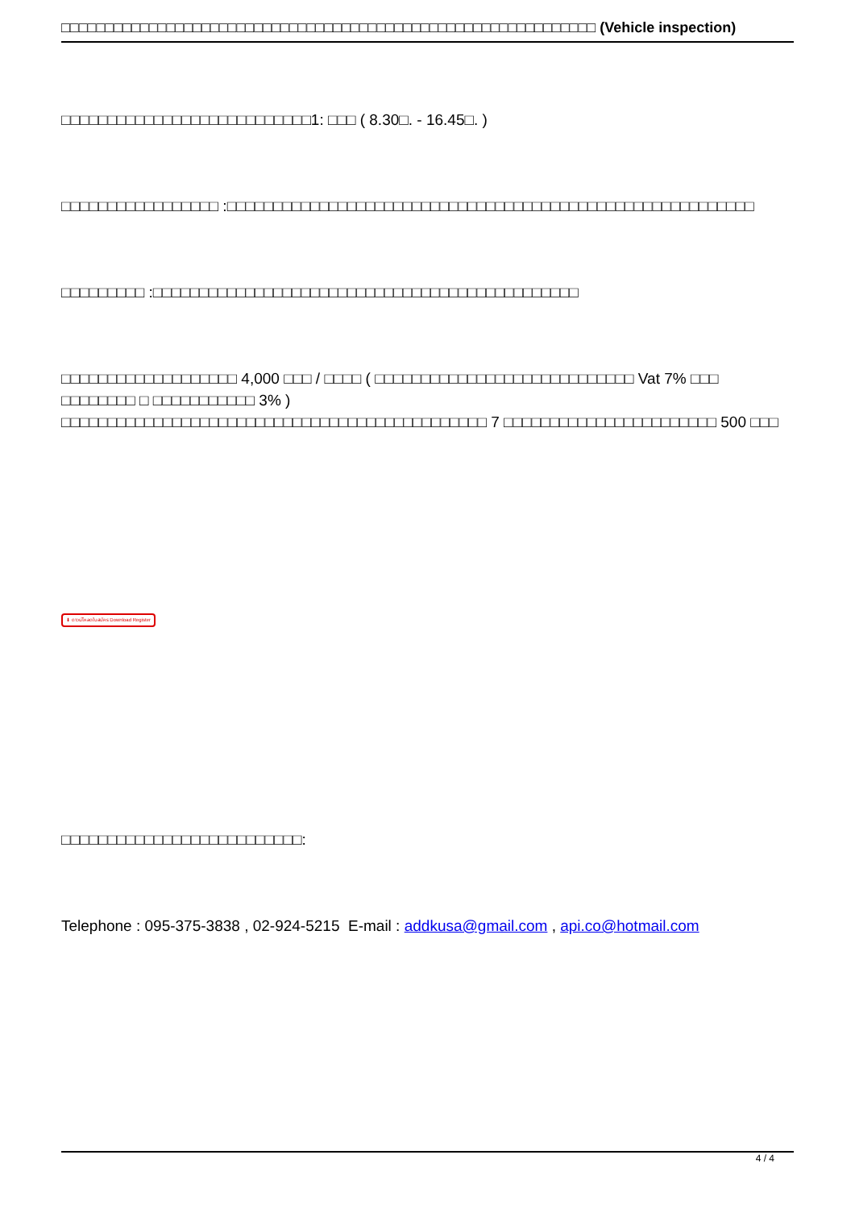□□□□□□□□□□□□□□□□□□□□□□□□□□□□□□□□□□□□□□□□□□□□□□□□□□□□□□□□□□□□□ (Vehicle inspection)
□□□□□□□□□□□□□□□□□□□□□□□□□□□1: □□□ ( 8.30□. - 16.45□. )
□□□□□□□□□□□□□□□□□ :□□□□□□□□□□□□□□□□□□□□□□□□□□□□□□□□□□□□□□□□□□□□□□□□□□□□□□□□□
□□□□□□□□□ :□□□□□□□□□□□□□□□□□□□□□□□□□□□□□□□□□□□□□□□□□□□□□□
□□□□□□□□□□□□□□□□□□□ 4,000 □□□ / □□□□ ( □□□□□□□□□□□□□□□□□□□□□□□□□□□□ Vat 7% □□□ □□□□□□□□ □ □□□□□□□□□□□ 3% )
□□□□□□□□□□□□□□□□□□□□□□□□□□□□□□□□□□□□□□□□□□□□□□ 7 □□□□□□□□□□□□□□□□□□□□□□□ 500 □□□
⬇ ดาวน์โหลดใบสมัคร Download Register
□□□□□□□□□□□□□□□□□□□□□□□□□□:
Telephone : 095-375-3838 , 02-924-5215 E-mail : addkusa@gmail.com , api.co@hotmail.com
4 / 4